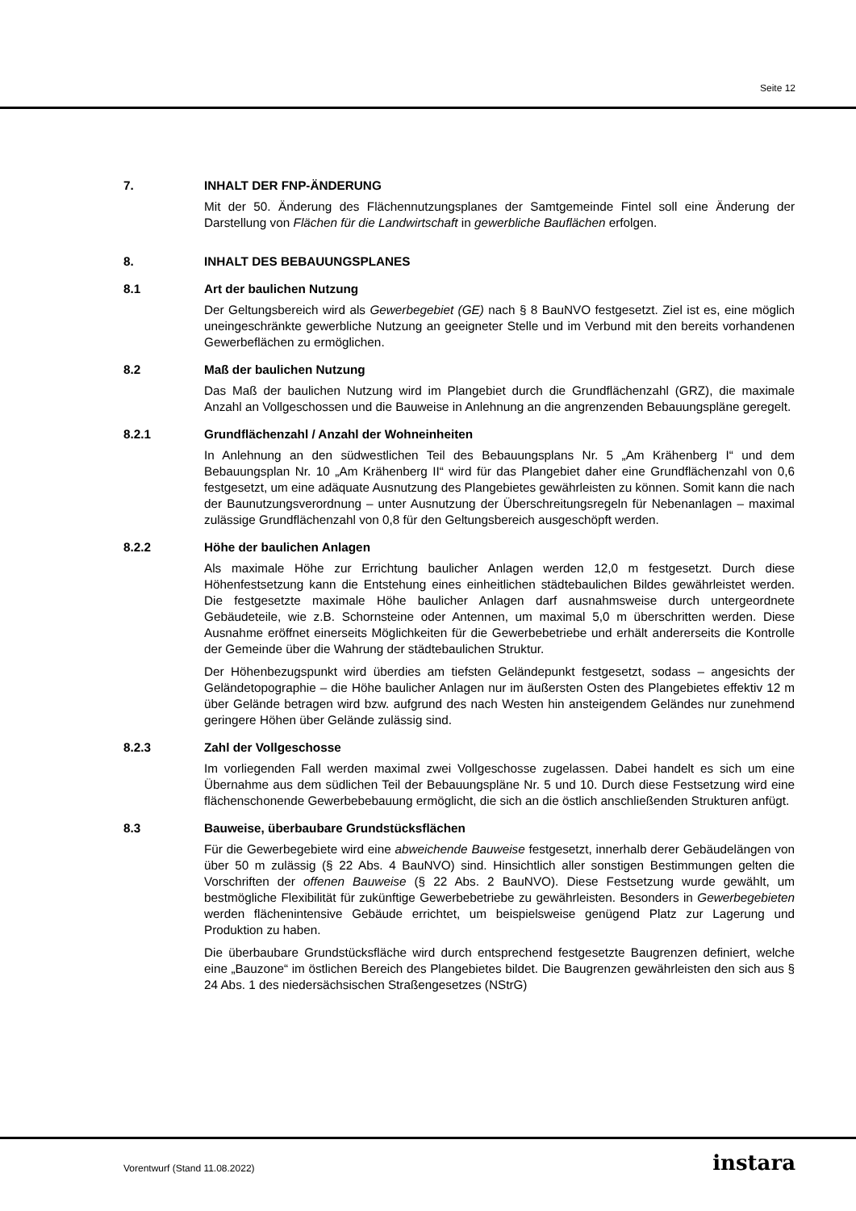Seite 12
7. INHALT DER FNP-ÄNDERUNG
Mit der 50. Änderung des Flächennutzungsplanes der Samtgemeinde Fintel soll eine Änderung der Darstellung von Flächen für die Landwirtschaft in gewerbliche Bauflächen erfolgen.
8. INHALT DES BEBAUUNGSPLANES
8.1 Art der baulichen Nutzung
Der Geltungsbereich wird als Gewerbegebiet (GE) nach § 8 BauNVO festgesetzt. Ziel ist es, eine möglich uneingeschränkte gewerbliche Nutzung an geeigneter Stelle und im Verbund mit den bereits vorhandenen Gewerbeflächen zu ermöglichen.
8.2 Maß der baulichen Nutzung
Das Maß der baulichen Nutzung wird im Plangebiet durch die Grundflächenzahl (GRZ), die maximale Anzahl an Vollgeschossen und die Bauweise in Anlehnung an die angrenzenden Bebauungspläne geregelt.
8.2.1 Grundflächenzahl / Anzahl der Wohneinheiten
In Anlehnung an den südwestlichen Teil des Bebauungsplans Nr. 5 „Am Krähenberg I“ und dem Bebauungsplan Nr. 10 „Am Krähenberg II“ wird für das Plangebiet daher eine Grundflächenzahl von 0,6 festgesetzt, um eine adäquate Ausnutzung des Plangebietes gewährleisten zu können. Somit kann die nach der Baunutzungsverordnung – unter Ausnutzung der Überschreitungsregeln für Nebenanlagen – maximal zulässige Grundflächenzahl von 0,8 für den Geltungsbereich ausgeschöpft werden.
8.2.2 Höhe der baulichen Anlagen
Als maximale Höhe zur Errichtung baulicher Anlagen werden 12,0 m festgesetzt. Durch diese Höhenfestsetzung kann die Entstehung eines einheitlichen städtebaulichen Bildes gewährleistet werden. Die festgesetzte maximale Höhe baulicher Anlagen darf ausnahmsweise durch untergeordnete Gebäudeteile, wie z.B. Schornsteine oder Antennen, um maximal 5,0 m überschritten werden. Diese Ausnahme eröffnet einerseits Möglichkeiten für die Gewerbebetriebe und erhält andererseits die Kontrolle der Gemeinde über die Wahrung der städtebaulichen Struktur.
Der Höhenbezugspunkt wird überdies am tiefsten Geländepunkt festgesetzt, sodass – angesichts der Geländetopographie – die Höhe baulicher Anlagen nur im äußersten Osten des Plangebietes effektiv 12 m über Gelände betragen wird bzw. aufgrund des nach Westen hin ansteigendem Geländes nur zunehmend geringere Höhen über Gelände zulässig sind.
8.2.3 Zahl der Vollgeschosse
Im vorliegenden Fall werden maximal zwei Vollgeschosse zugelassen. Dabei handelt es sich um eine Übernahme aus dem südlichen Teil der Bebauungspläne Nr. 5 und 10. Durch diese Festsetzung wird eine flächenschonende Gewerbebebauung ermöglicht, die sich an die östlich anschließenden Strukturen anfügt.
8.3 Bauweise, überbaubare Grundstücksflächen
Für die Gewerbegebiete wird eine abweichende Bauweise festgesetzt, innerhalb derer Gebäudelängen von über 50 m zulässig (§ 22 Abs. 4 BauNVO) sind. Hinsichtlich aller sonstigen Bestimmungen gelten die Vorschriften der offenen Bauweise (§ 22 Abs. 2 BauNVO). Diese Festsetzung wurde gewählt, um bestmögliche Flexibilität für zukünftige Gewerbebetriebe zu gewährleisten. Besonders in Gewerbegebieten werden flächenintensive Gebäude errichtet, um beispielsweise genügend Platz zur Lagerung und Produktion zu haben.
Die überbaubare Grundstücksfläche wird durch entsprechend festgesetzte Baugrenzen definiert, welche eine „Bauzone“ im östlichen Bereich des Plangebietes bildet. Die Baugrenzen gewährleisten den sich aus § 24 Abs. 1 des niedersächsischen Straßengesetzes (NStrG)
Vorentwurf (Stand 11.08.2022) instara